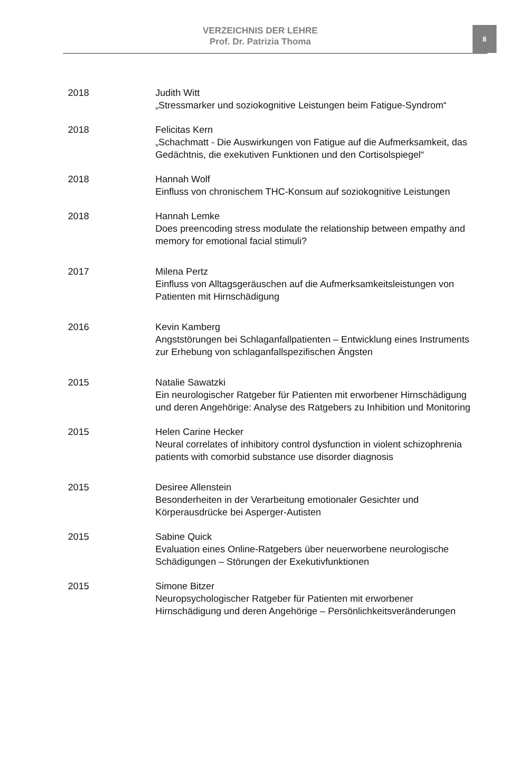VERZEICHNIS DER LEHRE
Prof. Dr. Patrizia Thoma
8
2018 Judith Witt
„Stressmarker und soziokognitive Leistungen beim Fatigue-Syndrom“
2018 Felicitas Kern
„Schachmatt - Die Auswirkungen von Fatigue auf die Aufmerksamkeit, das Gedächtnis, die exekutiven Funktionen und den Cortisolspiegel“
2018 Hannah Wolf
Einfluss von chronischem THC-Konsum auf soziokognitive Leistungen
2018 Hannah Lemke
Does preencoding stress modulate the relationship between empathy and memory for emotional facial stimuli?
2017 Milena Pertz
Einfluss von Alltagsgeräuschen auf die Aufmerksamkeitsleistungen von Patienten mit Hirnschädigung
2016 Kevin Kamberg
Angststörungen bei Schlaganfallpatienten – Entwicklung eines Instruments zur Erhebung von schlaganfallspezifischen Ängsten
2015 Natalie Sawatzki
Ein neurologischer Ratgeber für Patienten mit erworbener Hirnschädigung und deren Angehörige: Analyse des Ratgebers zu Inhibition und Monitoring
2015 Helen Carine Hecker
Neural correlates of inhibitory control dysfunction in violent schizophrenia patients with comorbid substance use disorder diagnosis
2015 Desiree Allenstein
Besonderheiten in der Verarbeitung emotionaler Gesichter und Körperausdrücke bei Asperger-Autisten
2015 Sabine Quick
Evaluation eines Online-Ratgebers über neuerworbene neurologische Schädigungen – Störungen der Exekutivfunktionen
2015 Simone Bitzer
Neuropsychologischer Ratgeber für Patienten mit erworbener Hirnschädigung und deren Angehörige – Persönlichkeitsveränderungen